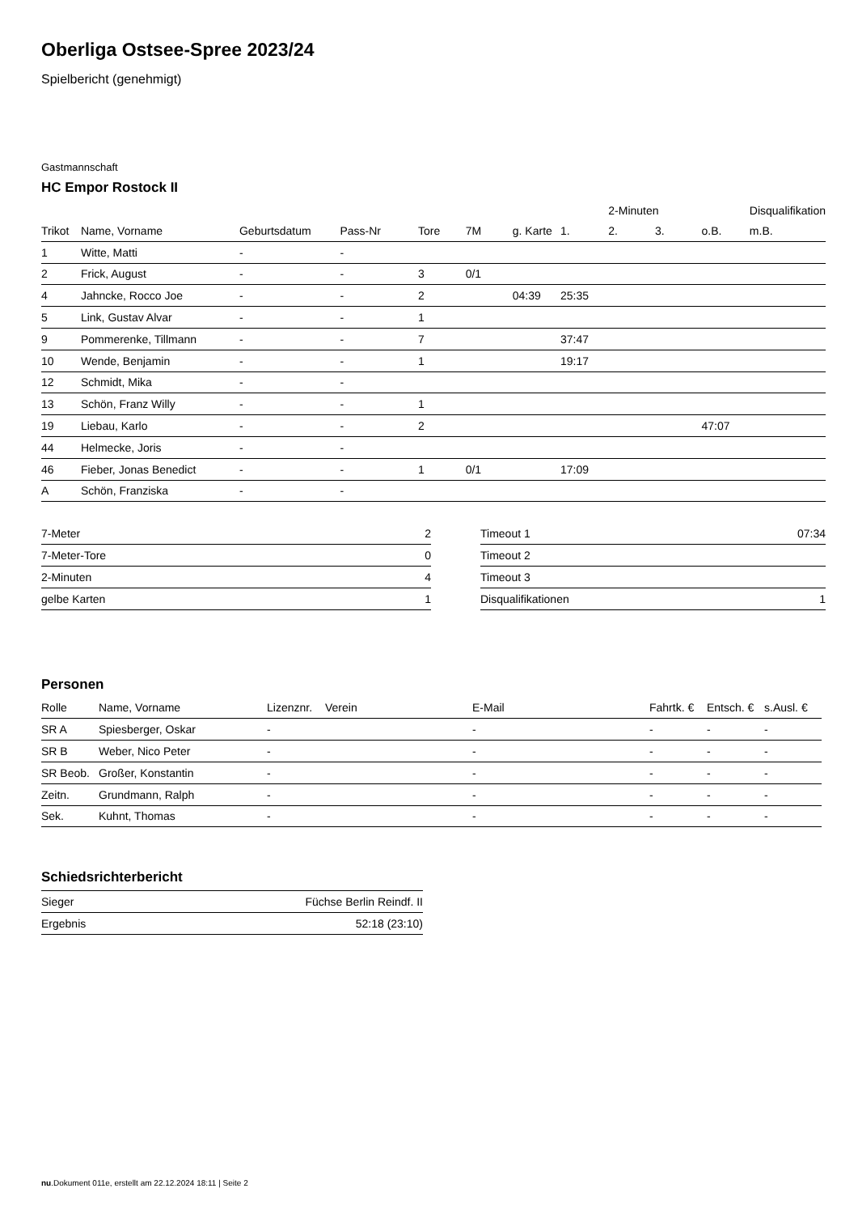Oberliga Ostsee-Spree 2023/24
Spielbericht (genehmigt)
Gastmannschaft
HC Empor Rostock II
| | | | | | | | | 2-Minuten | | | Disqualifikation |
| Trikot | Name, Vorname | Geburtsdatum | Pass-Nr | Tore | 7M | g. Karte | 1. | 2. | 3. | o.B. | m.B. |
| 1 | Witte, Matti | - | - | | | | | | | | |
| 2 | Frick, August | - | - | 3 | 0/1 | | | | | | |
| 4 | Jahncke, Rocco Joe | - | - | 2 | | 04:39 | 25:35 | | | | |
| 5 | Link, Gustav Alvar | - | - | 1 | | | | | | | |
| 9 | Pommerenke, Tillmann | - | - | 7 | | | 37:47 | | | | |
| 10 | Wende, Benjamin | - | - | 1 | | | 19:17 | | | | |
| 12 | Schmidt, Mika | - | - | | | | | | | | |
| 13 | Schön, Franz Willy | - | - | 1 | | | | | | | |
| 19 | Liebau, Karlo | - | - | 2 | | | | | | 47:07 | |
| 44 | Helmecke, Joris | - | - | | | | | | | | |
| 46 | Fieber, Jonas Benedict | - | - | 1 | 0/1 | | 17:09 | | | | |
| A | Schön, Franziska | - | - | | | | | | | | |
| 7-Meter | 2 |
| 7-Meter-Tore | 0 |
| 2-Minuten | 4 |
| gelbe Karten | 1 |
| Timeout 1 | 07:34 |
| Timeout 2 | |
| Timeout 3 | |
| Disqualifikationen | 1 |
Personen
| Rolle | Name, Vorname | Lizenznr. | Verein | E-Mail | Fahrtk. € | Entsch. € | s.Ausl. € |
| --- | --- | --- | --- | --- | --- | --- | --- |
| SR A | Spiesberger, Oskar | - | | - | - | - | - |
| SR B | Weber, Nico Peter | - | | - | - | - | - |
| SR Beob. | Großer, Konstantin | - | | - | - | - | - |
| Zeitn. | Grundmann, Ralph | - | | - | - | - | - |
| Sek. | Kuhnt, Thomas | - | | - | - | - | - |
Schiedsrichterbericht
| Sieger | Füchse Berlin Reindf. II |
| Ergebnis | 52:18 (23:10) |
nu.Dokument 011e, erstellt am 22.12.2024 18:11 | Seite 2